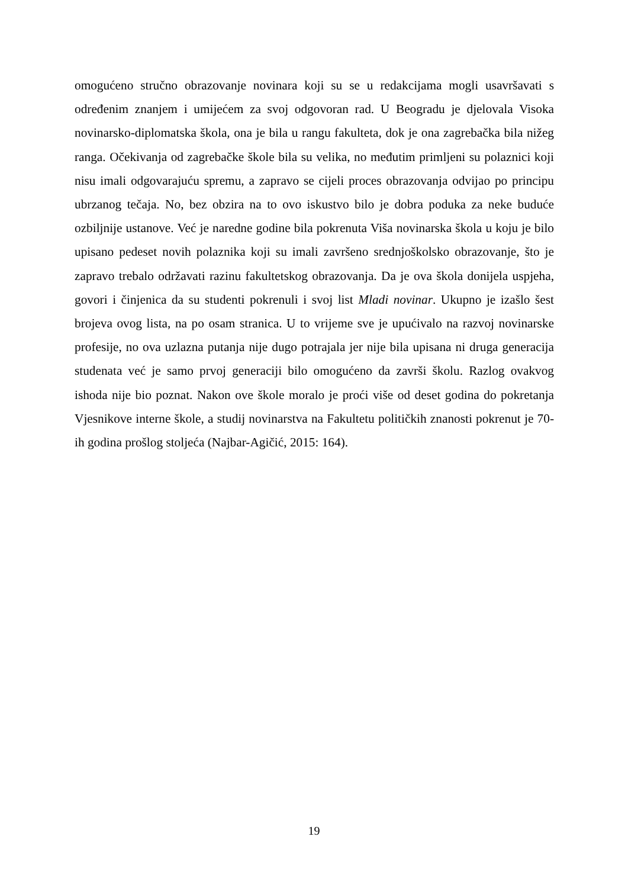omogućeno stručno obrazovanje novinara koji su se u redakcijama mogli usavršavati s određenim znanjem i umijećem za svoj odgovoran rad. U Beogradu je djelovala Visoka novinarsko-diplomatska škola, ona je bila u rangu fakulteta, dok je ona zagrebačka bila nižeg ranga. Očekivanja od zagrebačke škole bila su velika, no međutim primljeni su polaznici koji nisu imali odgovarajuću spremu, a zapravo se cijeli proces obrazovanja odvijao po principu ubrzanog tečaja. No, bez obzira na to ovo iskustvo bilo je dobra poduka za neke buduće ozbiljnije ustanove. Već je naredne godine bila pokrenuta Viša novinarska škola u koju je bilo upisano pedeset novih polaznika koji su imali završeno srednjoškolsko obrazovanje, što je zapravo trebalo održavati razinu fakultetskog obrazovanja. Da je ova škola donijela uspjeha, govori i činjenica da su studenti pokrenuli i svoj list Mladi novinar. Ukupno je izašlo šest brojeva ovog lista, na po osam stranica. U to vrijeme sve je upućivalo na razvoj novinarske profesije, no ova uzlazna putanja nije dugo potrajala jer nije bila upisana ni druga generacija studenata već je samo prvoj generaciji bilo omogućeno da završi školu. Razlog ovakvog ishoda nije bio poznat. Nakon ove škole moralo je proći više od deset godina do pokretanja Vjesnikove interne škole, a studij novinarstva na Fakultetu političkih znanosti pokrenut je 70-ih godina prošlog stoljeća (Najbar-Agičić, 2015: 164).
19